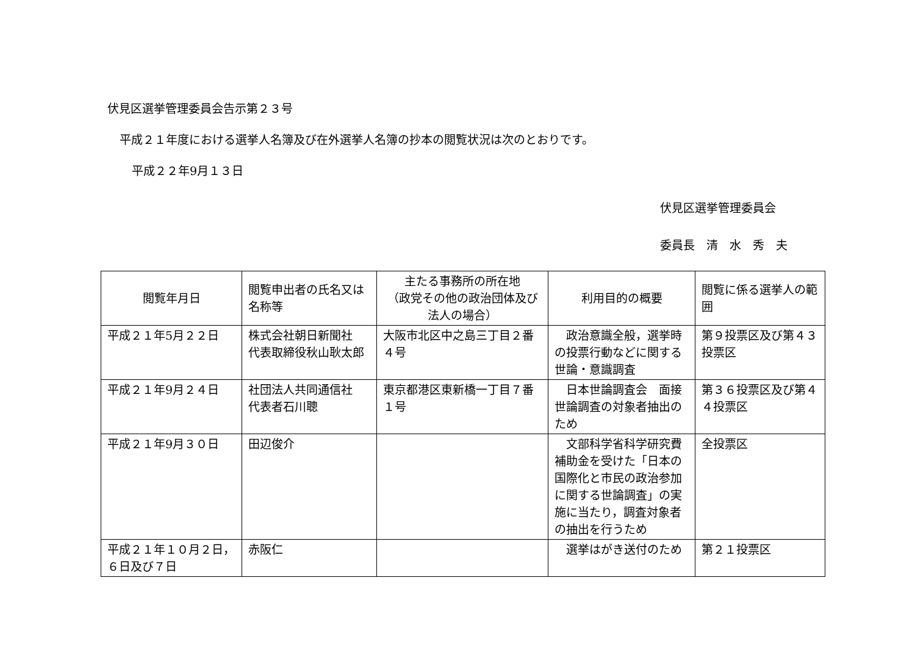伏見区選挙管理委員会告示第２３号
平成２１年度における選挙人名簿及び在外選挙人名簿の抄本の閲覧状況は次のとおりです。
平成２２年9月１３日
伏見区選挙管理委員会
委員長　清　水　秀　夫
| 閲覧年月日 | 閲覧申出者の氏名又は名称等 | 主たる事務所の所在地 （政党その他の政治団体及び法人の場合） | 利用目的の概要 | 閲覧に係る選挙人の範囲 |
| --- | --- | --- | --- | --- |
| 平成２１年5月２２日 | 株式会社朝日新聞社 代表取締役秋山耿太郎 | 大阪市北区中之島三丁目２番４号 | 政治意識全般，選挙時の投票行動などに関する世論・意識調査 | 第９投票区及び第４３投票区 |
| 平成２１年9月２４日 | 社団法人共同通信社 代表者石川聰 | 東京都港区東新橋一丁目７番１号 | 日本世論調査会 面接世論調査の対象者抽出のため | 第３６投票区及び第４４投票区 |
| 平成２１年9月３０日 | 田辺俊介 | | 文部科学省科学研究費補助金を受けた「日本の国際化と市民の政治参加に関する世論調査」の実施に当たり，調査対象者の抽出を行うため | 全投票区 |
| 平成２１年１０月２日，６日及び７日 | 赤阪仁 | | 選挙はがき送付のため | 第２１投票区 |